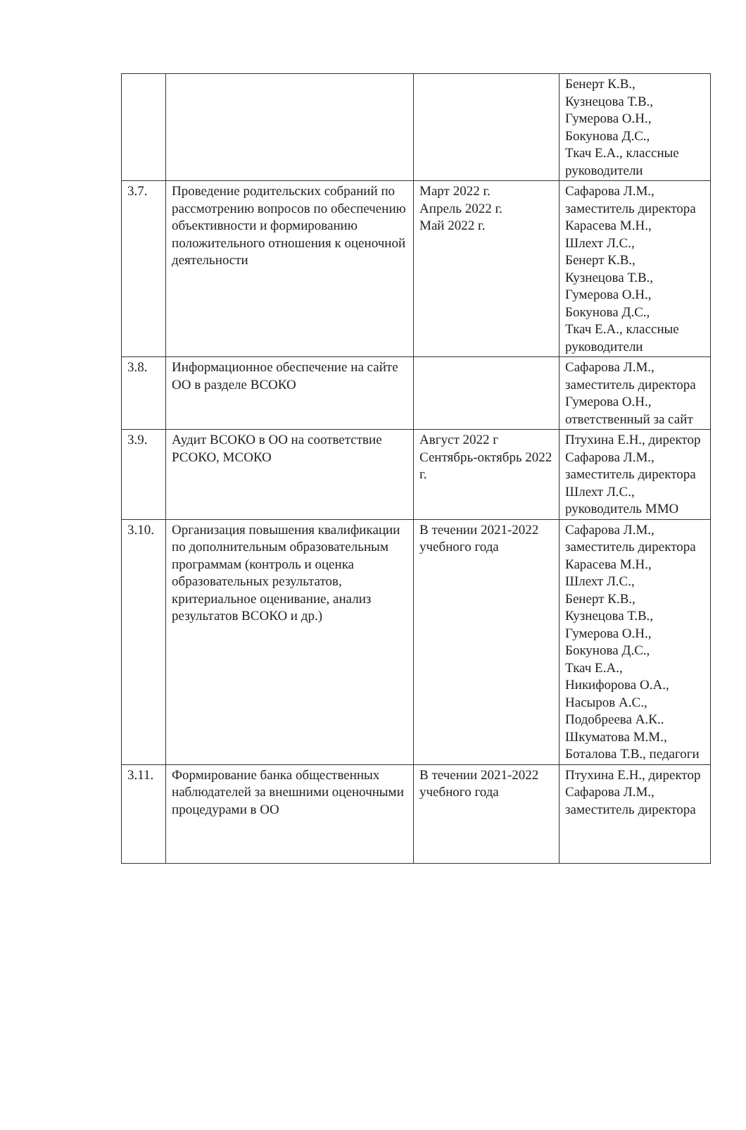| | | | Бенерт К.В., Кузнецова Т.В., Гумерова О.Н., Бокунова Д.С., Ткач Е.А., классные руководители |
| 3.7. | Проведение родительских собраний по рассмотрению вопросов по обеспечению объективности и формированию положительного отношения к оценочной деятельности | Март 2022 г. Апрель 2022 г. Май 2022 г. | Сафарова Л.М., заместитель директора Карасева М.Н., Шлехт Л.С., Бенерт К.В., Кузнецова Т.В., Гумерова О.Н., Бокунова Д.С., Ткач Е.А., классные руководители |
| 3.8. | Информационное обеспечение на сайте ОО в разделе ВСОКО | | Сафарова Л.М., заместитель директора Гумерова О.Н., ответственный за сайт |
| 3.9. | Аудит ВСОКО в ОО на соответствие РСОКО, МСОКО | Август 2022 г Сентябрь-октябрь 2022 г. | Птухина Е.Н., директор Сафарова Л.М., заместитель директора Шлехт Л.С., руководитель ММО |
| 3.10. | Организация повышения квалификации по дополнительным образовательным программам (контроль и оценка образовательных результатов, критериальное оценивание, анализ результатов ВСОКО и др.) | В течении 2021-2022 учебного года | Сафарова Л.М., заместитель директора Карасева М.Н., Шлехт Л.С., Бенерт К.В., Кузнецова Т.В., Гумерова О.Н., Бокунова Д.С., Ткач Е.А., Никифорова О.А., Насыров А.С., Подобреева А.К.. Шкуматова М.М., Боталова Т.В., педагоги |
| 3.11. | Формирование банка общественных наблюдателей за внешними оценочными процедурами в ОО | В течении 2021-2022 учебного года | Птухина Е.Н., директор Сафарова Л.М., заместитель директора |